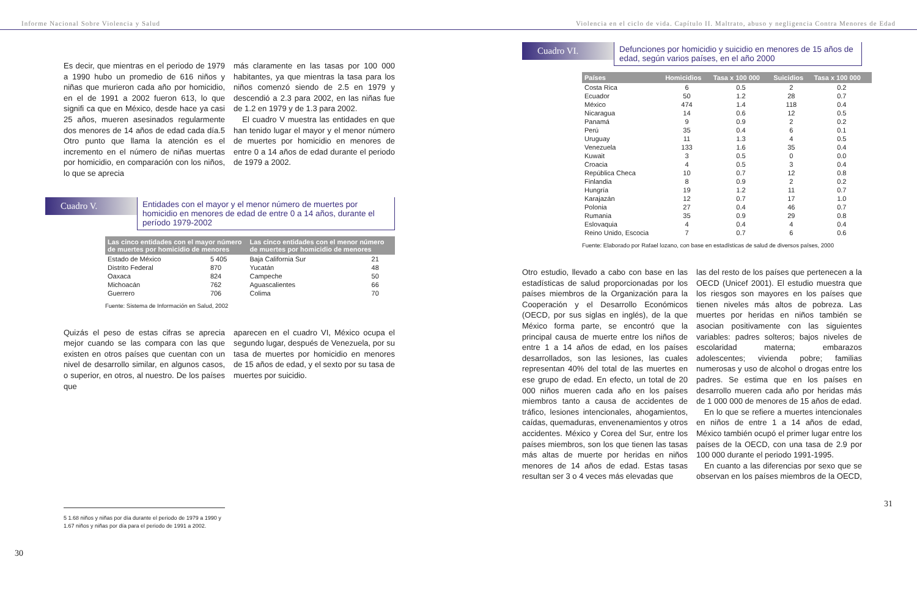Informe Nacional Sobre Violencia y Salud Violencia en el ciclo de vida. Capítulo II. Maltrato, abuso y negligencia Contra Menores de Edad
Es decir, que mientras en el periodo de 1979 a 1990 hubo un promedio de 616 niños y niñas que murieron cada año por homicidio, en el de 1991 a 2002 fueron 613, lo que signifi ca que en México, desde hace ya casi 25 años, mueren asesinados regularmente dos menores de 14 años de edad cada día.5 Otro punto que llama la atención es el incremento en el número de niñas muertas por homicidio, en comparación con los niños, lo que se aprecia
más claramente en las tasas por 100 000 habitantes, ya que mientras la tasa para los niños comenzó siendo de 2.5 en 1979 y descendió a 2.3 para 2002, en las niñas fue de 1.2 en 1979 y de 1.3 para 2002.
El cuadro V muestra las entidades en que han tenido lugar el mayor y el menor número de muertes por homicidio en menores de entre 0 a 14 años de edad durante el periodo de 1979 a 2002.
Cuadro V. Entidades con el mayor y el menor número de muertes por homicidio en menores de edad de entre 0 a 14 años, durante el período 1979-2002
| Las cinco entidades con el mayor número de muertes por homicidio de menores | | Las cinco entidades con el menor número de muertes por homicidio de menores | |
| --- | --- | --- | --- |
| Estado de México | 5 405 | Baja California Sur | 21 |
| Distrito Federal | 870 | Yucatán | 48 |
| Oaxaca | 824 | Campeche | 50 |
| Michoacán | 762 | Aguascalientes | 66 |
| Guerrero | 706 | Colima | 70 |
Fuente: Sistema de Información en Salud, 2002
Quizás el peso de estas cifras se aprecia mejor cuando se las compara con las que existen en otros países que cuentan con un nivel de desarrollo similar, en algunos casos, o superior, en otros, al nuestro. De los países que
aparecen en el cuadro VI, México ocupa el segundo lugar, después de Venezuela, por su tasa de muertes por homicidio en menores de 15 años de edad, y el sexto por su tasa de muertes por suicidio.
5 1.68 niños y niñas por día durante el periodo de 1979 a 1990 y 1.67 niños y niñas por día para el periodo de 1991 a 2002.
30
Cuadro VI. Defunciones por homicidio y suicidio en menores de 15 años de edad, según varios países, en el año 2000
| Países | Homicidios | Tasa x 100 000 | Suicidios | Tasa x 100 000 |
| --- | --- | --- | --- | --- |
| Costa Rica | 6 | 0.5 | 2 | 0.2 |
| Ecuador | 50 | 1.2 | 28 | 0.7 |
| México | 474 | 1.4 | 118 | 0.4 |
| Nicaragua | 14 | 0.6 | 12 | 0.5 |
| Panamá | 9 | 0.9 | 2 | 0.2 |
| Perú | 35 | 0.4 | 6 | 0.1 |
| Uruguay | 11 | 1.3 | 4 | 0.5 |
| Venezuela | 133 | 1.6 | 35 | 0.4 |
| Kuwait | 3 | 0.5 | 0 | 0.0 |
| Croacia | 4 | 0.5 | 3 | 0.4 |
| República Checa | 10 | 0.7 | 12 | 0.8 |
| Finlandia | 8 | 0.9 | 2 | 0.2 |
| Hungría | 19 | 1.2 | 11 | 0.7 |
| Karajazán | 12 | 0.7 | 17 | 1.0 |
| Polonia | 27 | 0.4 | 46 | 0.7 |
| Rumania | 35 | 0.9 | 29 | 0.8 |
| Eslovaquia | 4 | 0.4 | 4 | 0.4 |
| Reino Unido, Escocia | 7 | 0.7 | 6 | 0.6 |
Fuente: Elaborado por Rafael lozano, con base en estadísticas de salud de diversos países, 2000
Otro estudio, llevado a cabo con base en las estadísticas de salud proporcionadas por los países miembros de la Organización para la Cooperación y el Desarrollo Económicos (OECD, por sus siglas en inglés), de la que México forma parte, se encontró que la principal causa de muerte entre los niños de entre 1 a 14 años de edad, en los países desarrollados, son las lesiones, las cuales representan 40% del total de las muertes en ese grupo de edad. En efecto, un total de 20 000 niños mueren cada año en los países miembros tanto a causa de accidentes de tráfico, lesiones intencionales, ahogamientos, caídas, quemaduras, envenenamientos y otros accidentes. México y Corea del Sur, entre los países miembros, son los que tienen las tasas más altas de muerte por heridas en niños menores de 14 años de edad. Estas tasas resultan ser 3 o 4 veces más elevadas que
las del resto de los países que pertenecen a la OECD (Unicef 2001). El estudio muestra que los riesgos son mayores en los países que tienen niveles más altos de pobreza. Las muertes por heridas en niños también se asocian positivamente con las siguientes variables: padres solteros; bajos niveles de escolaridad materna; embarazos adolescentes; vivienda pobre; familias numerosas y uso de alcohol o drogas entre los padres. Se estima que en los países en desarrollo mueren cada año por heridas más de 1 000 000 de menores de 15 años de edad.
En lo que se refiere a muertes intencionales en niños de entre 1 a 14 años de edad, México también ocupó el primer lugar entre los países de la OECD, con una tasa de 2.9 por 100 000 durante el periodo 1991-1995.
En cuanto a las diferencias por sexo que se observan en los países miembros de la OECD,
31